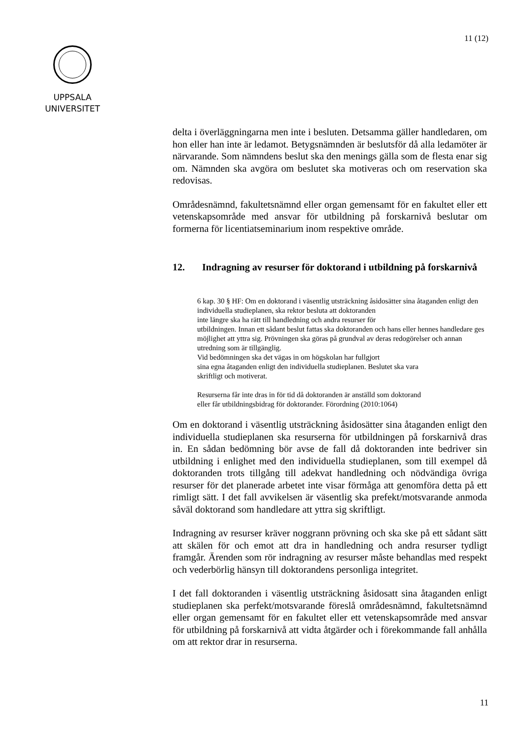11 (12)
UPPSALA
UNIVERSITET
delta i överläggningarna men inte i besluten. Detsamma gäller handledaren, om hon eller han inte är ledamot. Betygsnämnden är beslutsför då alla ledamöter är närvarande. Som nämndens beslut ska den menings gälla som de flesta enar sig om. Nämnden ska avgöra om beslutet ska motiveras och om reservation ska redovisas.
Områdesnämnd, fakultetsnämnd eller organ gemensamt för en fakultet eller ett vetenskapsområde med ansvar för utbildning på forskarnivå beslutar om formerna för licentiatseminarium inom respektive område.
12. Indragning av resurser för doktorand i utbildning på forskarnivå
6 kap. 30 § HF: Om en doktorand i väsentlig utsträckning åsidosätter sina åtaganden enligt den individuella studieplanen, ska rektor besluta att doktoranden
inte längre ska ha rätt till handledning och andra resurser för
utbildningen. Innan ett sådant beslut fattas ska doktoranden och hans eller hennes handledare ges möjlighet att yttra sig. Prövningen ska göras på grundval av deras redogörelser och annan utredning som är tillgänglig.
Vid bedömningen ska det vägas in om högskolan har fullgjort
sina egna åtaganden enligt den individuella studieplanen. Beslutet ska vara
skriftligt och motiverat.
Resurserna får inte dras in för tid då doktoranden är anställd som doktorand
eller får utbildningsbidrag för doktorander. Förordning (2010:1064)
Om en doktorand i väsentlig utsträckning åsidosätter sina åtaganden enligt den individuella studieplanen ska resurserna för utbildningen på forskarnivå dras in. En sådan bedömning bör avse de fall då doktoranden inte bedriver sin utbildning i enlighet med den individuella studieplanen, som till exempel då doktoranden trots tillgång till adekvat handledning och nödvändiga övriga resurser för det planerade arbetet inte visar förmåga att genomföra detta på ett rimligt sätt. I det fall avvikelsen är väsentlig ska prefekt/motsvarande anmoda såväl doktorand som handledare att yttra sig skriftligt.
Indragning av resurser kräver noggrann prövning och ska ske på ett sådant sätt att skälen för och emot att dra in handledning och andra resurser tydligt framgår. Ärenden som rör indragning av resurser måste behandlas med respekt och vederbörlig hänsyn till doktorandens personliga integritet.
I det fall doktoranden i väsentlig utsträckning åsidosatt sina åtaganden enligt studieplanen ska perfekt/motsvarande föreslå områdesnämnd, fakultetsnämnd eller organ gemensamt för en fakultet eller ett vetenskapsområde med ansvar för utbildning på forskarnivå att vidta åtgärder och i förekommande fall anhålla om att rektor drar in resurserna.
11